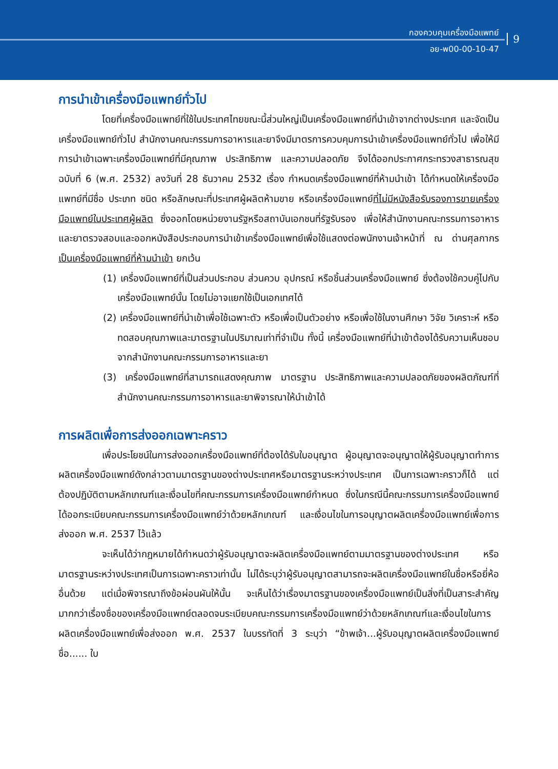กองควบคุมเครื่องมือแพทย์
อย-พ00-00-10-47
9
การนำเข้าเครื่องมือแพทย์ทั่วไป
โดยที่เครื่องมือแพทย์ที่ใช้ในประเทศไทยขณะนี้ส่วนใหญ่เป็นเครื่องมือแพทย์ที่นำเข้าจากต่างประเทศ และจัดเป็นเครื่องมือแพทย์ทั่วไป สำนักงานคณะกรรมการอาหารและยาจึงมีมาตรการควบคุมการนำเข้าเครื่องมือแพทย์ทั่วไป เพื่อให้มีการนำเข้าเฉพาะเครื่องมือแพทย์ที่มีคุณภาพ ประสิทธิภาพ และความปลอดภัย จึงได้ออกประกาศกระทรวงสาธารณสุข ฉบับที่ 6 (พ.ศ. 2532) ลงวันที่ 28 ธันวาคม 2532 เรื่อง กำหนดเครื่องมือแพทย์ที่ห้ามนำเข้า ได้กำหนดให้เครื่องมือแพทย์ที่มีชื่อ ประเภท ชนิด หรือลักษณะที่ประเทศผู้ผลิตห้ามขาย หรือเครื่องมือแพทย์ที่ไม่มีหนังสือรับรองการขายเครื่องมือแพทย์ในประเทศผู้ผลิต ซึ่งออกโดยหน่วยงานรัฐหรือสถาบันเอกชนที่รัฐรับรอง เพื่อให้สำนักงานคณะกรรมการอาหารและยาตรวจสอบและออกหนังสือประกอบการนำเข้าเครื่องมือแพทย์เพื่อใช้แสดงต่อพนักงานเจ้าหน้าที่ ณ ด่านศุลกากร เป็นเครื่องมือแพทย์ที่ห้ามนำเข้า ยกเว้น
(1) เครื่องมือแพทย์ที่เป็นส่วนประกอบ ส่วนควบ อุปกรณ์ หรือชิ้นส่วนเครื่องมือแพทย์ ซึ่งต้องใช้ควบคู่ไปกับเครื่องมือแพทย์นั้น โดยไม่อาจแยกใช้เป็นเอกเทศได้
(2) เครื่องมือแพทย์ที่นำเข้าเพื่อใช้เฉพาะตัว หรือเพื่อเป็นตัวอย่าง หรือเพื่อใช้ในงานศึกษา วิจัย วิเคราะห์ หรือทดสอบคุณภาพและมาตรฐานในปริมาณเท่าที่จำเป็น ทั้งนี้ เครื่องมือแพทย์ที่นำเข้าต้องได้รับความเห็นชอบจากสำนักงานคณะกรรมการอาหารและยา
(3) เครื่องมือแพทย์ที่สามารถแสดงคุณภาพ มาตรฐาน ประสิทธิภาพและความปลอดภัยของผลิตภัณฑ์ที่สำนักงานคณะกรรมการอาหารและยาพิจารณาให้นำเข้าได้
การผลิตเพื่อการส่งออกเฉพาะคราว
เพื่อประโยชน์ในการส่งออกเครื่องมือแพทย์ที่ต้องได้รับใบอนุญาต ผู้อนุญาตจะอนุญาตให้ผู้รับอนุญาตทำการผลิตเครื่องมือแพทย์ดังกล่าวตามมาตรฐานของต่างประเทศหรือมาตรฐานระหว่างประเทศ เป็นการเฉพาะคราวก็ได้ แต่ต้องปฏิบัติตามหลักเกณฑ์และเงื่อนไขที่คณะกรรมการเครื่องมือแพทย์กำหนด ซึ่งในกรณีนี้คณะกรรมการเครื่องมือแพทย์ ได้ออกระเบียบคณะกรรมการเครื่องมือแพทย์ว่าด้วยหลักเกณฑ์ และเงื่อนไขในการอนุญาตผลิตเครื่องมือแพทย์เพื่อการส่งออก พ.ศ. 2537 ไว้แล้ว
จะเห็นได้ว่ากฎหมายได้กำหนดว่าผู้รับอนุญาตจะผลิตเครื่องมือแพทย์ตามมาตรฐานของต่างประเทศ หรือมาตรฐานระหว่างประเทศเป็นการเฉพาะคราวเท่านั้น ไม่ได้ระบุว่าผู้รับอนุญาตสามารถจะผลิตเครื่องมือแพทย์ในชื่อหรือยี่ห้ออื่นด้วย แต่เมื่อพิจารณาถึงข้อผ่อนผันให้นั้น จะเห็นได้ว่าเรื่องมาตรฐานของเครื่องมือแพทย์เป็นสิ่งที่เป็นสาระสำคัญมากกว่าเรื่องชื่อของเครื่องมือแพทย์ตลอดจนระเบียบคณะกรรมการเครื่องมือแพทย์ว่าด้วยหลักเกณฑ์และเงื่อนไขในการผลิตเครื่องมือแพทย์เพื่อส่งออก พ.ศ. 2537 ในบรรทัดที่ 3 ระบุว่า “ข้าพเจ้า...ผู้รับอนุญาตผลิตเครื่องมือแพทย์ ชื่อ...... ใบ